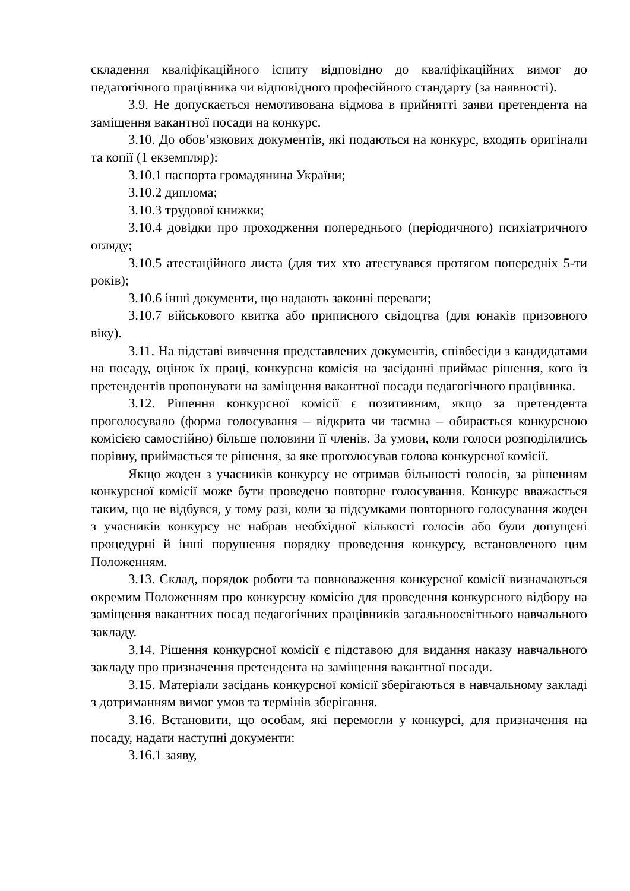складення кваліфікаційного іспиту відповідно до кваліфікаційних вимог до педагогічного працівника чи відповідного професійного стандарту (за наявності).
3.9. Не допускається немотивована відмова в прийнятті заяви претендента на заміщення вакантної посади на конкурс.
3.10. До обов’язкових документів, які подаються на конкурс, входять оригінали та копії (1 екземпляр):
3.10.1 паспорта громадянина України;
3.10.2 диплома;
3.10.3 трудової книжки;
3.10.4 довідки про проходження попереднього (періодичного) психіатричного огляду;
3.10.5 атестаційного листа (для тих хто атестувався протягом попередніх 5-ти років);
3.10.6 інші документи, що надають законні переваги;
3.10.7 військового квитка або приписного свідоцтва (для юнаків призовного віку).
3.11. На підставі вивчення представлених документів, співбесіди з кандидатами на посаду, оцінок їх праці, конкурсна комісія на засіданні приймає рішення, кого із претендентів пропонувати на заміщення вакантної посади педагогічного працівника.
3.12. Рішення конкурсної комісії є позитивним, якщо за претендента проголосувало (форма голосування – відкрита чи таємна – обирається конкурсною комісією самостійно) більше половини її членів. За умови, коли голоси розподілились порівну, приймається те рішення, за яке проголосував голова конкурсної комісії.
Якщо жоден з учасників конкурсу не отримав більшості голосів, за рішенням конкурсної комісії може бути проведено повторне голосування. Конкурс вважається таким, що не відбувся, у тому разі, коли за підсумками повторного голосування жоден з учасників конкурсу не набрав необхідної кількості голосів або були допущені процедурні й інші порушення порядку проведення конкурсу, встановленого цим Положенням.
3.13. Склад, порядок роботи та повноваження конкурсної комісії визначаються окремим Положенням про конкурсну комісію для проведення конкурсного відбору на заміщення вакантних посад педагогічних працівників загальноосвітнього навчального закладу.
3.14. Рішення конкурсної комісії є підставою для видання наказу навчального закладу про призначення претендента на заміщення вакантної посади.
3.15. Матеріали засідань конкурсної комісії зберігаються в навчальному закладі з дотриманням вимог умов та термінів зберігання.
3.16. Встановити, що особам, які перемогли у конкурсі, для призначення на посаду, надати наступні документи:
3.16.1 заяву,